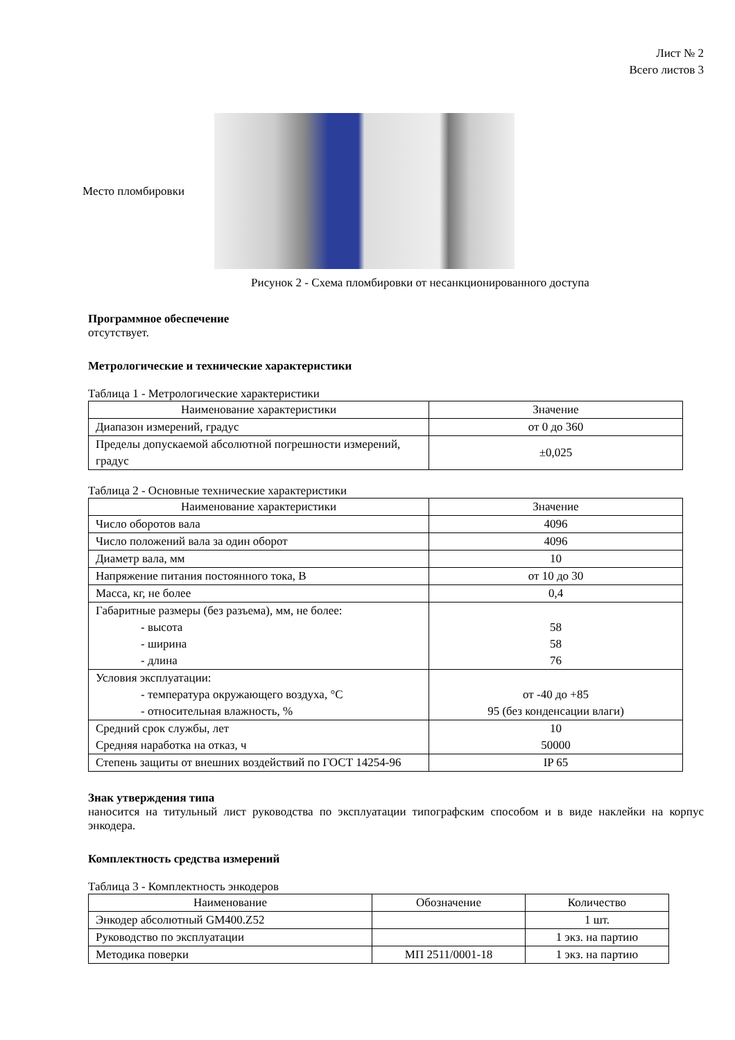Лист № 2
Всего листов 3
Место пломбировки
Рисунок 2 - Схема пломбировки от несанкционированного доступа
Программное обеспечение
отсутствует.
Метрологические и технические характеристики
Таблица 1 - Метрологические характеристики
| Наименование характеристики | Значение |
| --- | --- |
| Диапазон измерений, градус | от 0 до 360 |
| Пределы допускаемой абсолютной погрешности измерений, градус | ±0,025 |
Таблица 2 - Основные технические характеристики
| Наименование характеристики | Значение |
| --- | --- |
| Число оборотов вала | 4096 |
| Число положений вала за один оборот | 4096 |
| Диаметр вала, мм | 10 |
| Напряжение питания постоянного тока, В | от 10 до 30 |
| Масса, кг, не более | 0,4 |
| Габаритные размеры (без разъема), мм, не более: - высота - ширина - длина | 58 58 76 |
| Условия эксплуатации: - температура окружающего воздуха, °С - относительная влажность, % | от -40 до +85 95 (без конденсации влаги) |
| Средний срок службы, лет Средняя наработка на отказ, ч | 10 50000 |
| Степень защиты от внешних воздействий по ГОСТ 14254-96 | IP 65 |
Знак утверждения типа
наносится на титульный лист руководства по эксплуатации типографским способом и в виде наклейки на корпус энкодера.
Комплектность средства измерений
Таблица 3 - Комплектность энкодеров
| Наименование | Обозначение | Количество |
| --- | --- | --- |
| Энкодер абсолютный GM400.Z52 | | 1 шт. |
| Руководство по эксплуатации | | 1 экз. на партию |
| Методика поверки | МП 2511/0001-18 | 1 экз. на партию |